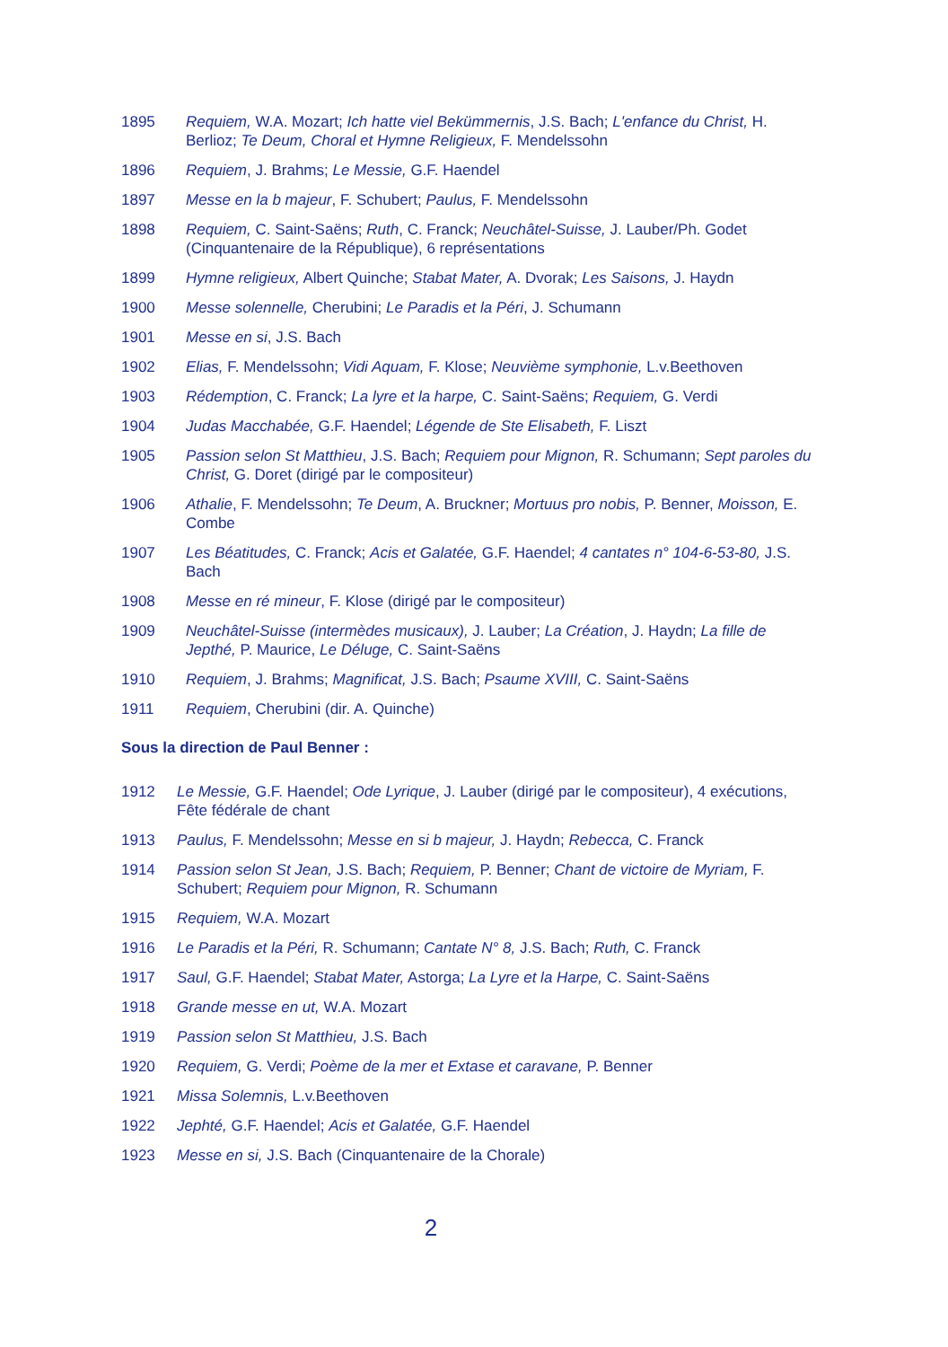1895 Requiem, W.A. Mozart; Ich hatte viel Bekümmernis, J.S. Bach; L'enfance du Christ, H. Berlioz; Te Deum, Choral et Hymne Religieux, F. Mendelssohn
1896 Requiem, J. Brahms; Le Messie, G.F. Haendel
1897 Messe en la b majeur, F. Schubert; Paulus, F. Mendelssohn
1898 Requiem, C. Saint-Saëns; Ruth, C. Franck; Neuchâtel-Suisse, J. Lauber/Ph. Godet (Cinquantenaire de la République), 6 représentations
1899 Hymne religieux, Albert Quinche; Stabat Mater, A. Dvorak; Les Saisons, J. Haydn
1900 Messe solennelle, Cherubini; Le Paradis et la Péri, J. Schumann
1901 Messe en si, J.S. Bach
1902 Elias, F. Mendelssohn; Vidi Aquam, F. Klose; Neuvième symphonie, L.v.Beethoven
1903 Rédemption, C. Franck; La lyre et la harpe, C. Saint-Saëns; Requiem, G. Verdi
1904 Judas Macchabée, G.F. Haendel; Légende de Ste Elisabeth, F. Liszt
1905 Passion selon St Matthieu, J.S. Bach; Requiem pour Mignon, R. Schumann; Sept paroles du Christ, G. Doret (dirigé par le compositeur)
1906 Athalie, F. Mendelssohn; Te Deum, A. Bruckner; Mortuus pro nobis, P. Benner, Moisson, E. Combe
1907 Les Béatitudes, C. Franck; Acis et Galatée, G.F. Haendel; 4 cantates n° 104-6-53-80, J.S. Bach
1908 Messe en ré mineur, F. Klose (dirigé par le compositeur)
1909 Neuchâtel-Suisse (intermèdes musicaux), J. Lauber; La Création, J. Haydn; La fille de Jepthé, P. Maurice, Le Déluge, C. Saint-Saëns
1910 Requiem, J. Brahms; Magnificat, J.S. Bach; Psaume XVIII, C. Saint-Saëns
1911 Requiem, Cherubini (dir. A. Quinche)
Sous la direction de Paul Benner :
1912 Le Messie, G.F. Haendel; Ode Lyrique, J. Lauber (dirigé par le compositeur), 4 exécutions, Fête fédérale de chant
1913 Paulus, F. Mendelssohn; Messe en si b majeur, J. Haydn; Rebecca, C. Franck
1914 Passion selon St Jean, J.S. Bach; Requiem, P. Benner; Chant de victoire de Myriam, F. Schubert; Requiem pour Mignon, R. Schumann
1915 Requiem, W.A. Mozart
1916 Le Paradis et la Péri, R. Schumann; Cantate N° 8, J.S. Bach; Ruth, C. Franck
1917 Saul, G.F. Haendel; Stabat Mater, Astorga; La Lyre et la Harpe, C. Saint-Saëns
1918 Grande messe en ut, W.A. Mozart
1919 Passion selon St Matthieu, J.S. Bach
1920 Requiem, G. Verdi; Poème de la mer et Extase et caravane, P. Benner
1921 Missa Solemnis, L.v.Beethoven
1922 Jephté, G.F. Haendel; Acis et Galatée, G.F. Haendel
1923 Messe en si, J.S. Bach (Cinquantenaire de la Chorale)
2